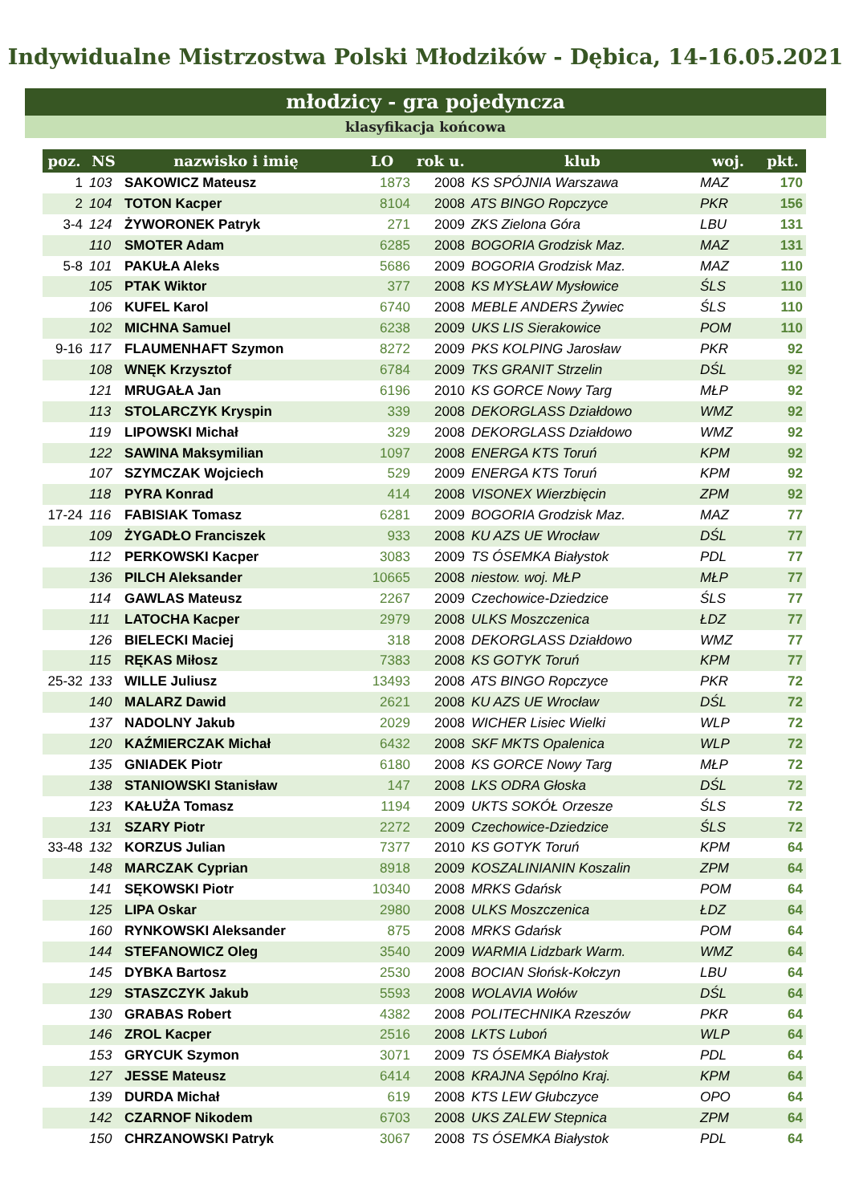Indywidualne Mistrzostwa Polski Młodzików - Dębica, 14-16.05.2021
młodzicy - gra pojedyncza
klasyfikacja końcowa
| poz. | NS | nazwisko i imię | LO | rok u. | klub | woj. | pkt. |
| --- | --- | --- | --- | --- | --- | --- | --- |
| 1 | 103 | SAKOWICZ Mateusz | 1873 | 2008 | KS SPÓJNIA Warszawa | MAZ | 170 |
| 2 | 104 | TOTON Kacper | 8104 | 2008 | ATS BINGO Ropczyce | PKR | 156 |
| 3-4 | 124 | ŻYWORONEK Patryk | 271 | 2009 | ZKS Zielona Góra | LBU | 131 |
| | 110 | SMOTER Adam | 6285 | 2008 | BOGORIA Grodzisk Maz. | MAZ | 131 |
| 5-8 | 101 | PAKUŁA Aleks | 5686 | 2009 | BOGORIA Grodzisk Maz. | MAZ | 110 |
| | 105 | PTAK Wiktor | 377 | 2008 | KS MYSŁAW Mysłowice | ŚLS | 110 |
| | 106 | KUFEL Karol | 6740 | 2008 | MEBLE ANDERS Żywiec | ŚLS | 110 |
| | 102 | MICHNA Samuel | 6238 | 2009 | UKS LIS Sierakowice | POM | 110 |
| 9-16 | 117 | FLAUMENHAFT Szymon | 8272 | 2009 | PKS KOLPING Jarosław | PKR | 92 |
| | 108 | WNĘK Krzysztof | 6784 | 2009 | TKS GRANIT Strzelin | DŚL | 92 |
| | 121 | MRUGAŁA Jan | 6196 | 2010 | KS GORCE Nowy Targ | MŁP | 92 |
| | 113 | STOLARCZYK Kryspin | 339 | 2008 | DEKORGLASS Działdowo | WMZ | 92 |
| | 119 | LIPOWSKI Michał | 329 | 2008 | DEKORGLASS Działdowo | WMZ | 92 |
| | 122 | SAWINA Maksymilian | 1097 | 2008 | ENERGA KTS Toruń | KPM | 92 |
| | 107 | SZYMCZAK Wojciech | 529 | 2009 | ENERGA KTS Toruń | KPM | 92 |
| | 118 | PYRA Konrad | 414 | 2008 | VISONEX Wierzbięcin | ZPM | 92 |
| 17-24 | 116 | FABISIAK Tomasz | 6281 | 2009 | BOGORIA Grodzisk Maz. | MAZ | 77 |
| | 109 | ŻYGADŁO Franciszek | 933 | 2008 | KU AZS UE Wrocław | DŚL | 77 |
| | 112 | PERKOWSKI Kacper | 3083 | 2009 | TS ÓSEMKA Białystok | PDL | 77 |
| | 136 | PILCH Aleksander | 10665 | 2008 | niestow. woj. MŁP | MŁP | 77 |
| | 114 | GAWLAS Mateusz | 2267 | 2009 | Czechowice-Dziedzice | ŚLS | 77 |
| | 111 | LATOCHA Kacper | 2979 | 2008 | ULKS Moszczenica | ŁDZ | 77 |
| | 126 | BIELECKI Maciej | 318 | 2008 | DEKORGLASS Działdowo | WMZ | 77 |
| | 115 | RĘKAS Miłosz | 7383 | 2008 | KS GOTYK Toruń | KPM | 77 |
| 25-32 | 133 | WILLE Juliusz | 13493 | 2008 | ATS BINGO Ropczyce | PKR | 72 |
| | 140 | MALARZ Dawid | 2621 | 2008 | KU AZS UE Wrocław | DŚL | 72 |
| | 137 | NADOLNY Jakub | 2029 | 2008 | WICHER Lisiec Wielki | WLP | 72 |
| | 120 | KAŹMIERCZAK Michał | 6432 | 2008 | SKF MKTS Opalenica | WLP | 72 |
| | 135 | GNIADEK Piotr | 6180 | 2008 | KS GORCE Nowy Targ | MŁP | 72 |
| | 138 | STANIOWSKI Stanisław | 147 | 2008 | LKS ODRA Głoska | DŚL | 72 |
| | 123 | KAŁUŻA Tomasz | 1194 | 2009 | UKTS SOKÓŁ Orzesze | ŚLS | 72 |
| | 131 | SZARY Piotr | 2272 | 2009 | Czechowice-Dziedzice | ŚLS | 72 |
| 33-48 | 132 | KORZUS Julian | 7377 | 2010 | KS GOTYK Toruń | KPM | 64 |
| | 148 | MARCZAK Cyprian | 8918 | 2009 | KOSZALINIANIN Koszalin | ZPM | 64 |
| | 141 | SĘKOWSKI Piotr | 10340 | 2008 | MRKS Gdańsk | POM | 64 |
| | 125 | LIPA Oskar | 2980 | 2008 | ULKS Moszczenica | ŁDZ | 64 |
| | 160 | RYNKOWSKI Aleksander | 875 | 2008 | MRKS Gdańsk | POM | 64 |
| | 144 | STEFANOWICZ Oleg | 3540 | 2009 | WARMIA Lidzbark Warm. | WMZ | 64 |
| | 145 | DYBKA Bartosz | 2530 | 2008 | BOCIAN Słońsk-Kołczyn | LBU | 64 |
| | 129 | STASZCZYK Jakub | 5593 | 2008 | WOLAVIA Wołów | DŚL | 64 |
| | 130 | GRABAS Robert | 4382 | 2008 | POLITECHNIKA Rzeszów | PKR | 64 |
| | 146 | ZROL Kacper | 2516 | 2008 | LKTS Luboń | WLP | 64 |
| | 153 | GRYCUK Szymon | 3071 | 2009 | TS ÓSEMKA Białystok | PDL | 64 |
| | 127 | JESSE Mateusz | 6414 | 2008 | KRAJNA Sępólno Kraj. | KPM | 64 |
| | 139 | DURDA Michał | 619 | 2008 | KTS LEW Głubczyce | OPO | 64 |
| | 142 | CZARNOF Nikodem | 6703 | 2008 | UKS ZALEW Stepnica | ZPM | 64 |
| | 150 | CHRZANOWSKI Patryk | 3067 | 2008 | TS ÓSEMKA Białystok | PDL | 64 |